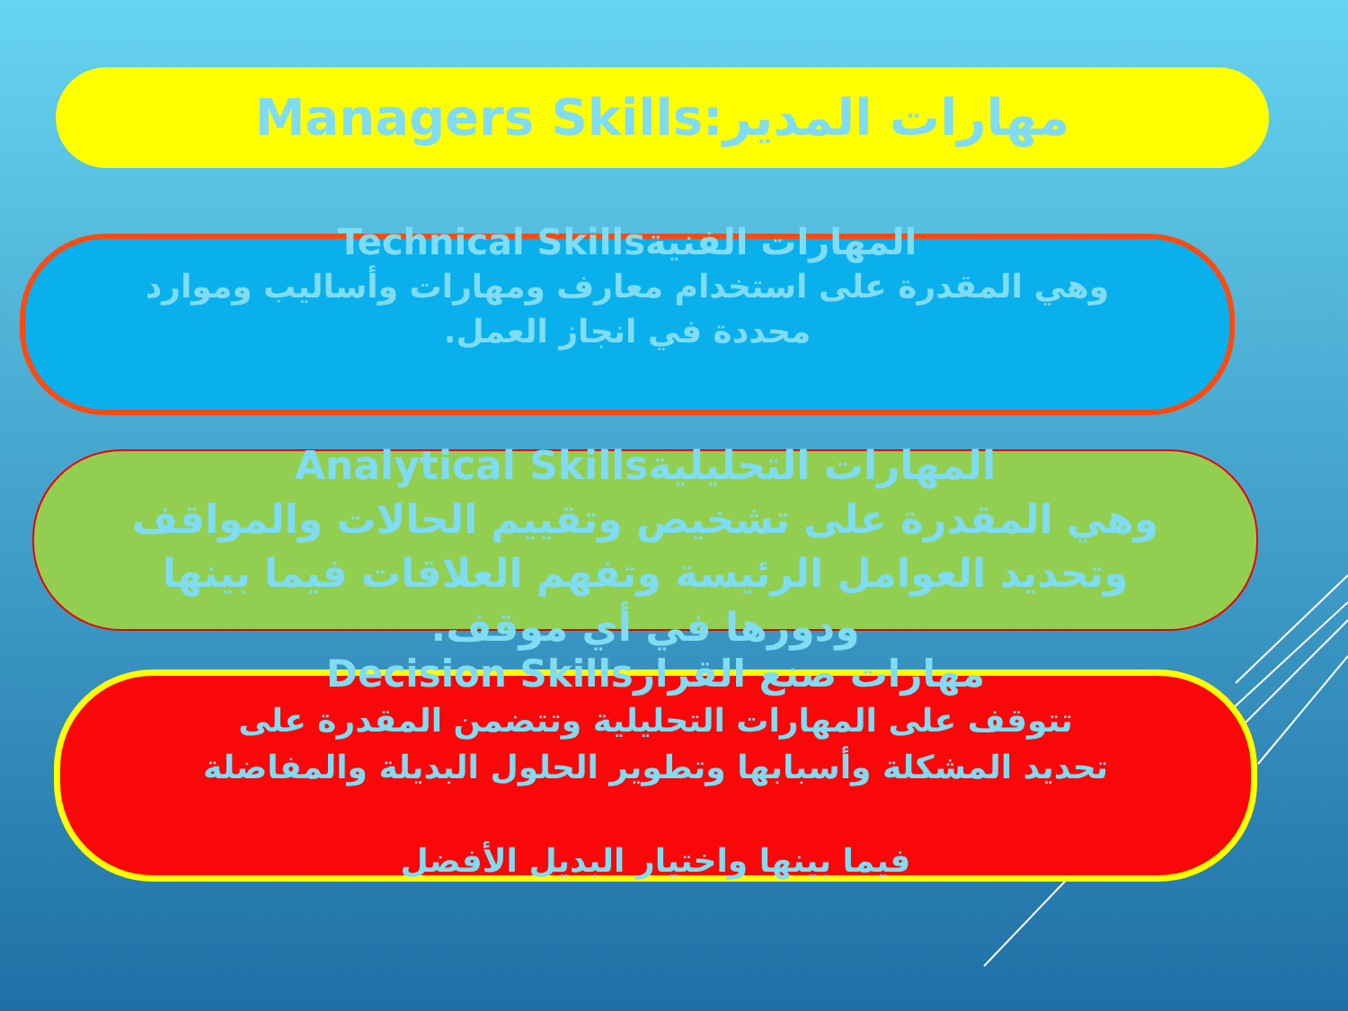مهارات المدير:Managers Skills
المهارات الفنيةTechnical Skills
وهي المقدرة على استخدام معارف ومهارات وأساليب وموارد
محددة في انجاز العمل.
المهارات التحليليةAnalytical Skills
وهي المقدرة على تشخيص وتقييم الحالات والمواقف
وتحديد العوامل الرئيسة وتفهم العلاقات فيما بينها
ودورها في أي موقف.
مهارات صنع القرارDecision Skills
تتوقف على المهارات التحليلية وتتضمن المقدرة على
تحديد المشكلة وأسبابها وتطوير الحلول البديلة والمفاضلة
فيما بينها واختيار البديل الأفضل